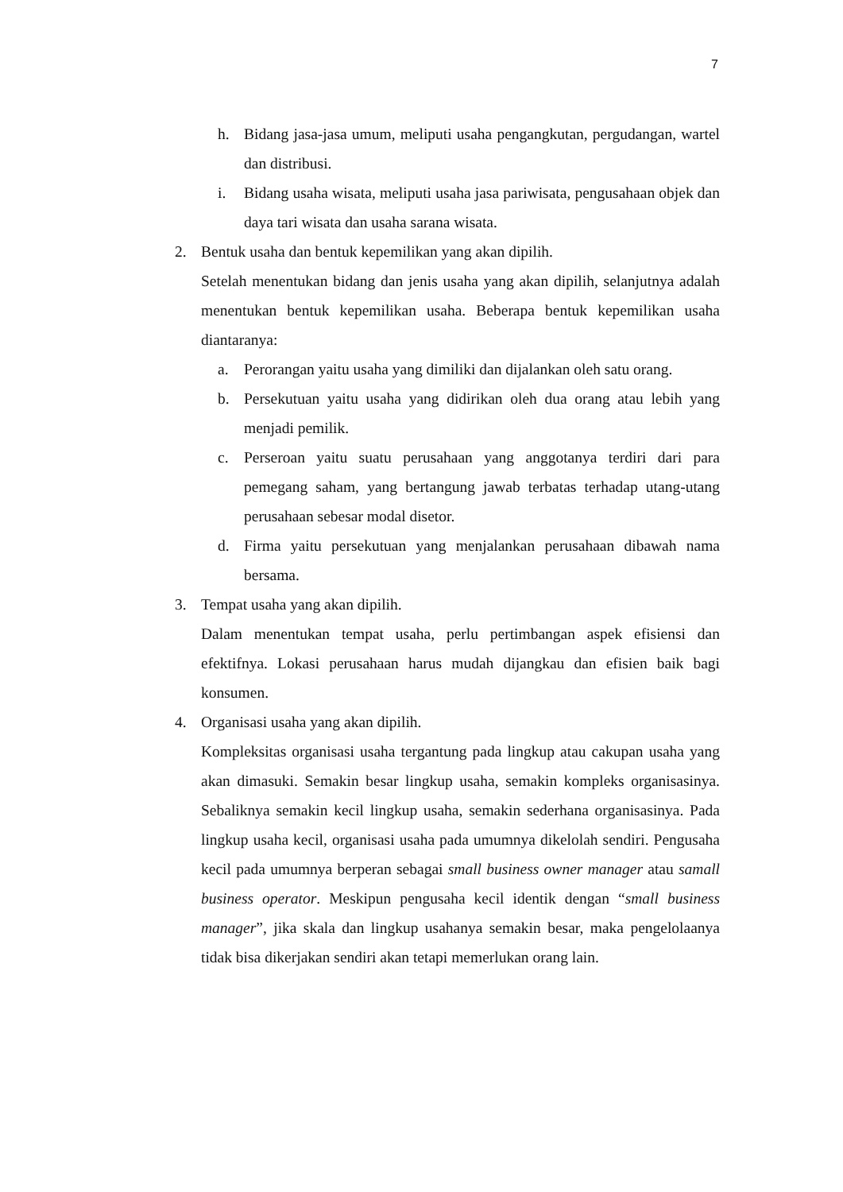7
h. Bidang jasa-jasa umum, meliputi usaha pengangkutan, pergudangan, wartel dan distribusi.
i. Bidang usaha wisata, meliputi usaha jasa pariwisata, pengusahaan objek dan daya tari wisata dan usaha sarana wisata.
2. Bentuk usaha dan bentuk kepemilikan yang akan dipilih.
Setelah menentukan bidang dan jenis usaha yang akan dipilih, selanjutnya adalah menentukan bentuk kepemilikan usaha. Beberapa bentuk kepemilikan usaha diantaranya:
a. Perorangan yaitu usaha yang dimiliki dan dijalankan oleh satu orang.
b. Persekutuan yaitu usaha yang didirikan oleh dua orang atau lebih yang menjadi pemilik.
c. Perseroan yaitu suatu perusahaan yang anggotanya terdiri dari para pemegang saham, yang bertangung jawab terbatas terhadap utang-utang perusahaan sebesar modal disetor.
d. Firma yaitu persekutuan yang menjalankan perusahaan dibawah nama bersama.
3. Tempat usaha yang akan dipilih.
Dalam menentukan tempat usaha, perlu pertimbangan aspek efisiensi dan efektifnya. Lokasi perusahaan harus mudah dijangkau dan efisien baik bagi konsumen.
4. Organisasi usaha yang akan dipilih.
Kompleksitas organisasi usaha tergantung pada lingkup atau cakupan usaha yang akan dimasuki. Semakin besar lingkup usaha, semakin kompleks organisasinya. Sebaliknya semakin kecil lingkup usaha, semakin sederhana organisasinya. Pada lingkup usaha kecil, organisasi usaha pada umumnya dikelolah sendiri. Pengusaha kecil pada umumnya berperan sebagai small business owner manager atau samall business operator. Meskipun pengusaha kecil identik dengan “small business manager”, jika skala dan lingkup usahanya semakin besar, maka pengelolaanya tidak bisa dikerjakan sendiri akan tetapi memerlukan orang lain.